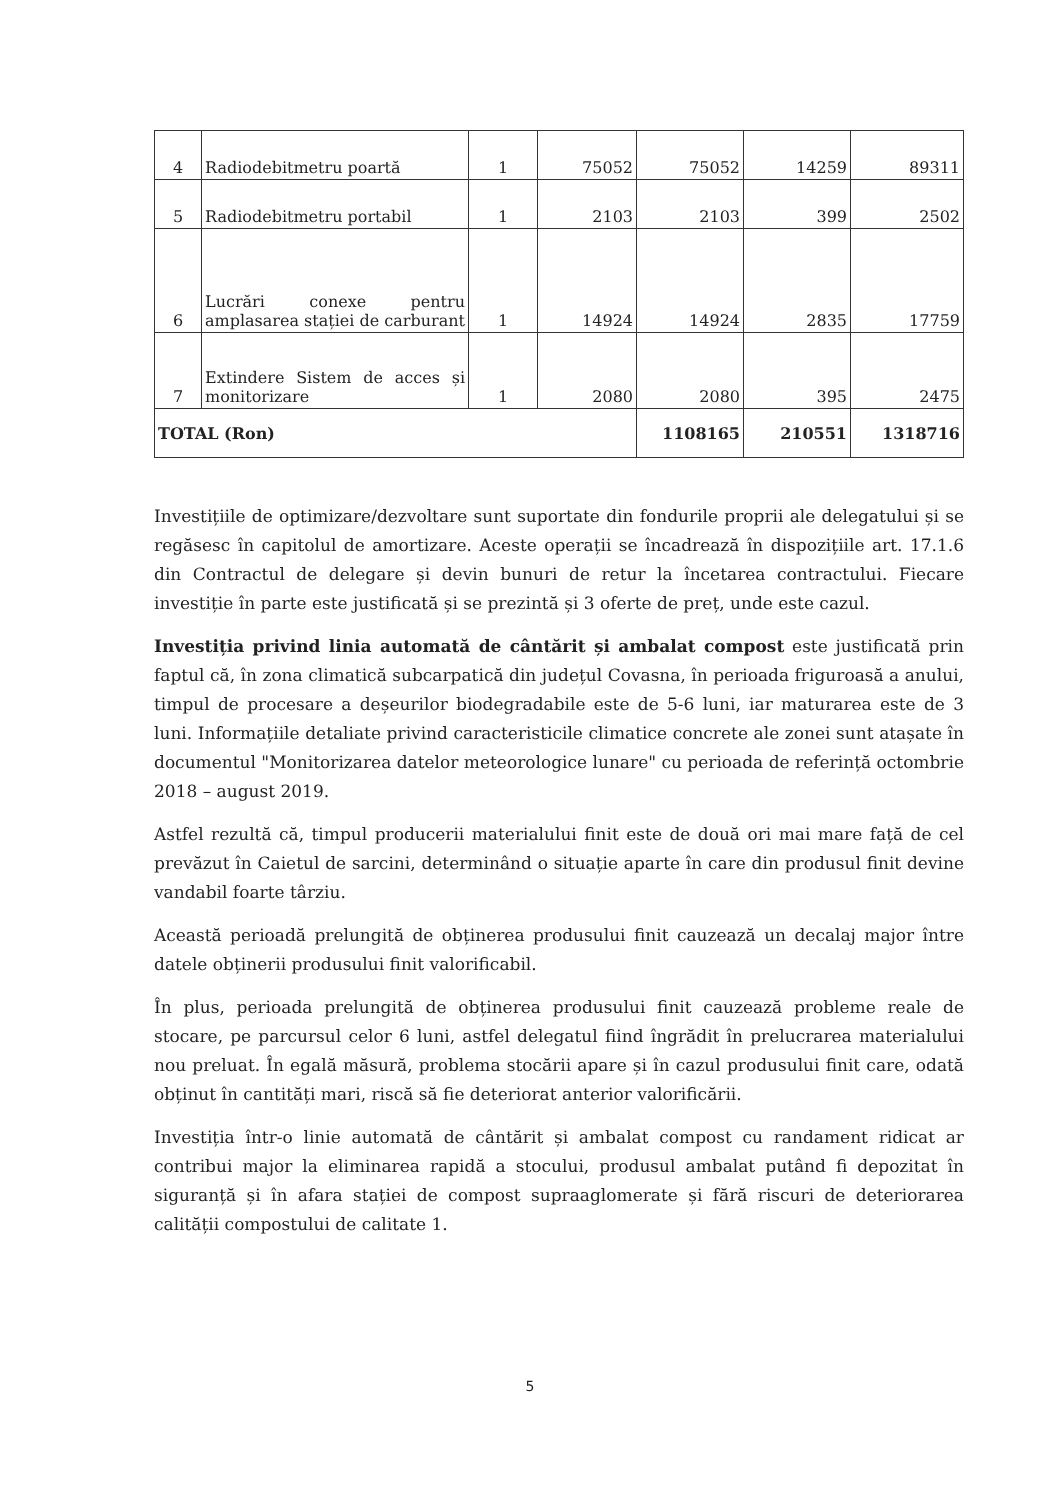| 4 | Radiodebitmetru poartă | 1 | 75052 | 75052 | 14259 | 89311 |
| 5 | Radiodebitmetru portabil | 1 | 2103 | 2103 | 399 | 2502 |
| 6 | Lucrări conexe pentru amplasarea stației de carburant | 1 | 14924 | 14924 | 2835 | 17759 |
| 7 | Extindere Sistem de acces și monitorizare | 1 | 2080 | 2080 | 395 | 2475 |
| TOTAL (Ron) | | | | 1108165 | 210551 | 1318716 |
Investițiile de optimizare/dezvoltare sunt suportate din fondurile proprii ale delegatului și se regăsesc în capitolul de amortizare. Aceste operații se încadrează în dispozițiile art. 17.1.6 din Contractul de delegare și devin bunuri de retur la încetarea contractului. Fiecare investiție în parte este justificată și se prezintă și 3 oferte de preț, unde este cazul.
Investiția privind linia automată de cântărit și ambalat compost este justificată prin faptul că, în zona climatică subcarpatică din județul Covasna, în perioada friguroasă a anului, timpul de procesare a deșeurilor biodegradabile este de 5-6 luni, iar maturarea este de 3 luni. Informațiile detaliate privind caracteristicile climatice concrete ale zonei sunt atașate în documentul "Monitorizarea datelor meteorologice lunare" cu perioada de referință octombrie 2018 – august 2019.
Astfel rezultă că, timpul producerii materialului finit este de două ori mai mare față de cel prevăzut în Caietul de sarcini, determinând o situație aparte în care din produsul finit devine vandabil foarte târziu.
Această perioadă prelungită de obținerea produsului finit cauzează un decalaj major între datele obținerii produsului finit valorificabil.
În plus, perioada prelungită de obținerea produsului finit cauzează probleme reale de stocare, pe parcursul celor 6 luni, astfel delegatul fiind îngrădit în prelucrarea materialului nou preluat. În egală măsură, problema stocării apare și în cazul produsului finit care, odată obținut în cantități mari, riscă să fie deteriorat anterior valorificării.
Investiția într-o linie automată de cântărit și ambalat compost cu randament ridicat ar contribui major la eliminarea rapidă a stocului, produsul ambalat putând fi depozitat în siguranță și în afara stației de compost supraaglomerate și fără riscuri de deteriorarea calității compostului de calitate 1.
5